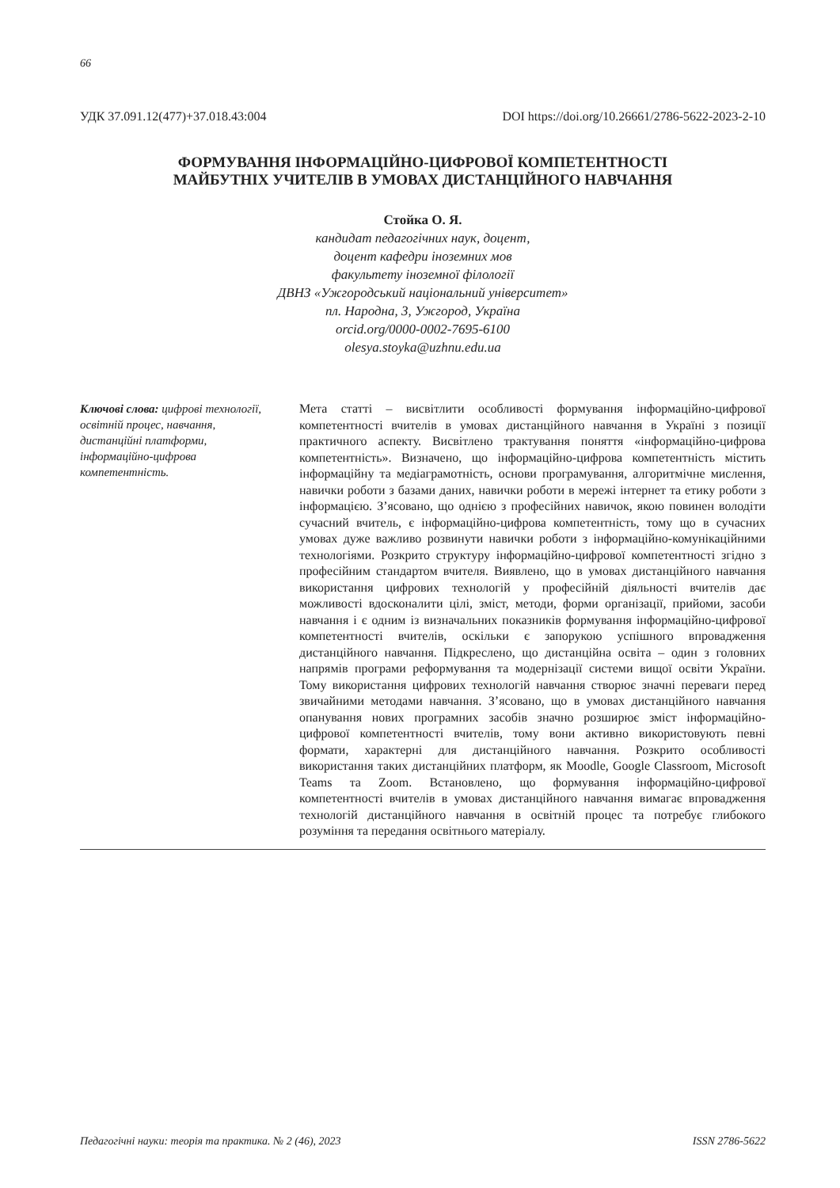66
УДК 37.091.12(477)+37.018.43:004 DOI https://doi.org/10.26661/2786-5622-2023-2-10
ФОРМУВАННЯ ІНФОРМАЦІЙНО-ЦИФРОВОЇ КОМПЕТЕНТНОСТІ
МАЙБУТНІХ УЧИТЕЛІВ В УМОВАХ ДИСТАНЦІЙНОГО НАВЧАННЯ
Стойка О. Я.
кандидат педагогічних наук, доцент,
доцент кафедри іноземних мов
факультету іноземної філології
ДВНЗ «Ужгородський національний університет»
пл. Народна, 3, Ужгород, Україна
orcid.org/0000-0002-7695-6100
olesya.stoyka@uzhnu.edu.ua
Ключові слова: цифрові технології, освітній процес, навчання, дистанційні платформи, інформаційно-цифрова компетентність.
Мета статті – висвітлити особливості формування інформаційно-цифрової компетентності вчителів в умовах дистанційного навчання в Україні з позиції практичного аспекту. Висвітлено трактування поняття «інформаційно-цифрова компетентність». Визначено, що інформаційно-цифрова компетентність містить інформаційну та медіаграмотність, основи програмування, алгоритмічне мислення, навички роботи з базами даних, навички роботи в мережі інтернет та етику роботи з інформацією. З’ясовано, що однією з професійних навичок, якою повинен володіти сучасний вчитель, є інформаційно-цифрова компетентність, тому що в сучасних умовах дуже важливо розвинути навички роботи з інформаційно-комунікаційними технологіями. Розкрито структуру інформаційно-цифрової компетентності згідно з професійним стандартом вчителя. Виявлено, що в умовах дистанційного навчання використання цифрових технологій у професійній діяльності вчителів дає можливості вдосконалити цілі, зміст, методи, форми організації, прийоми, засоби навчання і є одним із визначальних показників формування інформаційно-цифрової компетентності вчителів, оскільки є запорукою успішного впровадження дистанційного навчання. Підкреслено, що дистанційна освіта – один з головних напрямів програми реформування та модернізації системи вищої освіти України. Тому використання цифрових технологій навчання створює значні переваги перед звичайними методами навчання. З’ясовано, що в умовах дистанційного навчання опанування нових програмних засобів значно розширює зміст інформаційно-цифрової компетентності вчителів, тому вони активно використовують певні формати, характерні для дистанційного навчання. Розкрито особливості використання таких дистанційних платформ, як Moodle, Google Classroom, Microsoft Teams та Zoom. Встановлено, що формування інформаційно-цифрової компетентності вчителів в умовах дистанційного навчання вимагає впровадження технологій дистанційного навчання в освітній процес та потребує глибокого розуміння та передання освітнього матеріалу.
Педагогічні науки: теорія та практика. № 2 (46), 2023 ISSN 2786-5622